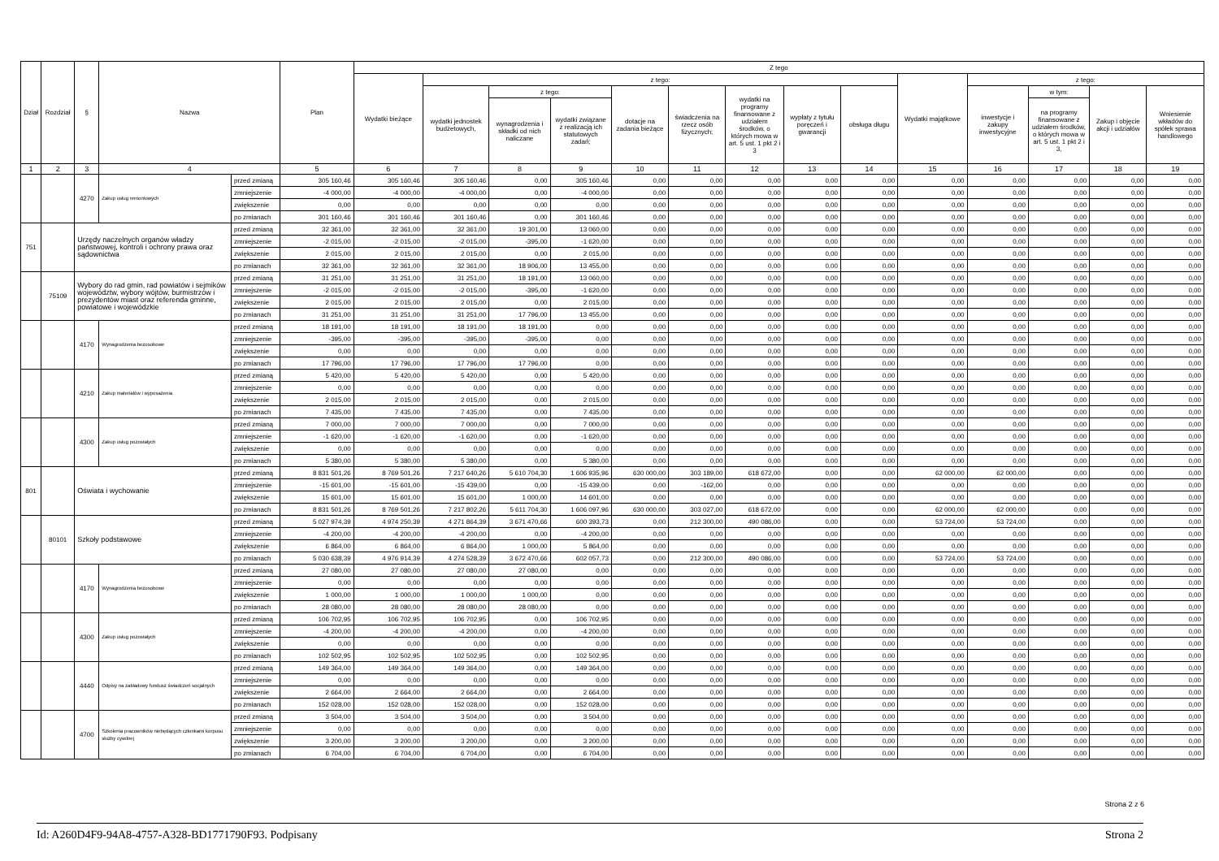| Dział | Rozdział | § | Nazwa | | Plan | Z tego | | | | | | | | | | | | | |
| --- | --- | --- | --- | --- | --- | --- | --- | --- | --- | --- | --- | --- | --- | --- | --- | --- | --- | --- | --- |
| | | | | | | Wydatki bieżące | z tego: | | | | | | | | Wydatki majątkowe | z tego: | | | |
| | | | | | | | wydatki jednostek budżetowych, | z tego: | | dotacje na zadania bieżące | świadczenia na rzecz osób fizycznych; | wydatki na programy finansowane z udziałem środków, o których mowa w art. 5 ust. 1 pkt 2 i 3 | wypłaty z tytułu poręczeń i gwarancji | obsługa długu | | inwestycje i zakupy inwestycyjne | w tym: | Zakup i objęcie akcji i udziałów | Wniesienie wkładów do spółek sprawa handlowego |
| | | | | | | | | wynagrodzenia i składki od nich naliczane | wydatki związane z realizacją ich statutowych zadań; | | | | | | | | na programy finansowane z udziałem środków, o których mowa w art. 5 ust. 1 pkt 2 i 3, | | |
| 1 | 2 | 3 | 4 | | 5 | 6 | 7 | 8 | 9 | 10 | 11 | 12 | 13 | 14 | 15 | 16 | 17 | 18 | 19 |
| | | 4270 | Zakup usług remontowych | przed zmianą | 305 160,46 | 305 160,46 | 305 160,46 | 0,00 | 305 160,46 | 0,00 | 0,00 | 0,00 | 0,00 | 0,00 | 0,00 | 0,00 | 0,00 | 0,00 | 0,00 |
| | | | | zmniejszenie | -4 000,00 | -4 000,00 | -4 000,00 | 0,00 | -4 000,00 | 0,00 | 0,00 | 0,00 | 0,00 | 0,00 | 0,00 | 0,00 | 0,00 | 0,00 | 0,00 |
| | | | | zwiększenie | 0,00 | 0,00 | 0,00 | 0,00 | 0,00 | 0,00 | 0,00 | 0,00 | 0,00 | 0,00 | 0,00 | 0,00 | 0,00 | 0,00 | 0,00 |
| | | | | po zmianach | 301 160,46 | 301 160,46 | 301 160,46 | 0,00 | 301 160,46 | 0,00 | 0,00 | 0,00 | 0,00 | 0,00 | 0,00 | 0,00 | 0,00 | 0,00 | 0,00 |
| 751 | | Urzędy naczelnych organów władzy państwowej, kontroli i ochrony prawa oraz sądownictwa | | przed zmianą | 32 361,00 | 32 361,00 | 32 361,00 | 19 301,00 | 13 060,00 | 0,00 | 0,00 | 0,00 | 0,00 | 0,00 | 0,00 | 0,00 | 0,00 | 0,00 | 0,00 |
| | | | | zmniejszenie | -2 015,00 | -2 015,00 | -2 015,00 | -395,00 | -1 620,00 | 0,00 | 0,00 | 0,00 | 0,00 | 0,00 | 0,00 | 0,00 | 0,00 | 0,00 | 0,00 |
| | | | | zwiększenie | 2 015,00 | 2 015,00 | 2 015,00 | 0,00 | 2 015,00 | 0,00 | 0,00 | 0,00 | 0,00 | 0,00 | 0,00 | 0,00 | 0,00 | 0,00 | 0,00 |
| | | | | po zmianach | 32 361,00 | 32 361,00 | 32 361,00 | 18 906,00 | 13 455,00 | 0,00 | 0,00 | 0,00 | 0,00 | 0,00 | 0,00 | 0,00 | 0,00 | 0,00 | 0,00 |
| | 75109 | Wybory do rad gmin, rad powiatów i sejmików województw, wybory wójtów, burmistrzów i prezydentów miast oraz referenda gminne, powiatowe i wojewódzkie | | przed zmianą | 31 251,00 | 31 251,00 | 31 251,00 | 18 191,00 | 13 060,00 | 0,00 | 0,00 | 0,00 | 0,00 | 0,00 | 0,00 | 0,00 | 0,00 | 0,00 | 0,00 |
| | | | | zmniejszenie | -2 015,00 | -2 015,00 | -2 015,00 | -395,00 | -1 620,00 | 0,00 | 0,00 | 0,00 | 0,00 | 0,00 | 0,00 | 0,00 | 0,00 | 0,00 | 0,00 |
| | | | | zwiększenie | 2 015,00 | 2 015,00 | 2 015,00 | 0,00 | 2 015,00 | 0,00 | 0,00 | 0,00 | 0,00 | 0,00 | 0,00 | 0,00 | 0,00 | 0,00 | 0,00 |
| | | | | po zmianach | 31 251,00 | 31 251,00 | 31 251,00 | 17 796,00 | 13 455,00 | 0,00 | 0,00 | 0,00 | 0,00 | 0,00 | 0,00 | 0,00 | 0,00 | 0,00 | 0,00 |
| | | 4170 | Wynagrodzenia bezosobowe | przed zmianą | 18 191,00 | 18 191,00 | 18 191,00 | 18 191,00 | 0,00 | 0,00 | 0,00 | 0,00 | 0,00 | 0,00 | 0,00 | 0,00 | 0,00 | 0,00 | 0,00 |
| | | | | zmniejszenie | -395,00 | -395,00 | -395,00 | -395,00 | 0,00 | 0,00 | 0,00 | 0,00 | 0,00 | 0,00 | 0,00 | 0,00 | 0,00 | 0,00 | 0,00 |
| | | | | zwiększenie | 0,00 | 0,00 | 0,00 | 0,00 | 0,00 | 0,00 | 0,00 | 0,00 | 0,00 | 0,00 | 0,00 | 0,00 | 0,00 | 0,00 | 0,00 |
| | | | | po zmianach | 17 796,00 | 17 796,00 | 17 796,00 | 17 796,00 | 0,00 | 0,00 | 0,00 | 0,00 | 0,00 | 0,00 | 0,00 | 0,00 | 0,00 | 0,00 | 0,00 |
| | | 4210 | Zakup materiałów i wyposażenia | przed zmianą | 5 420,00 | 5 420,00 | 5 420,00 | 0,00 | 5 420,00 | 0,00 | 0,00 | 0,00 | 0,00 | 0,00 | 0,00 | 0,00 | 0,00 | 0,00 | 0,00 |
| | | | | zmniejszenie | 0,00 | 0,00 | 0,00 | 0,00 | 0,00 | 0,00 | 0,00 | 0,00 | 0,00 | 0,00 | 0,00 | 0,00 | 0,00 | 0,00 | 0,00 |
| | | | | zwiększenie | 2 015,00 | 2 015,00 | 2 015,00 | 0,00 | 2 015,00 | 0,00 | 0,00 | 0,00 | 0,00 | 0,00 | 0,00 | 0,00 | 0,00 | 0,00 | 0,00 |
| | | | | po zmianach | 7 435,00 | 7 435,00 | 7 435,00 | 0,00 | 7 435,00 | 0,00 | 0,00 | 0,00 | 0,00 | 0,00 | 0,00 | 0,00 | 0,00 | 0,00 | 0,00 |
| | | 4300 | Zakup usług pozostałych | przed zmianą | 7 000,00 | 7 000,00 | 7 000,00 | 0,00 | 7 000,00 | 0,00 | 0,00 | 0,00 | 0,00 | 0,00 | 0,00 | 0,00 | 0,00 | 0,00 | 0,00 |
| | | | | zmniejszenie | -1 620,00 | -1 620,00 | -1 620,00 | 0,00 | -1 620,00 | 0,00 | 0,00 | 0,00 | 0,00 | 0,00 | 0,00 | 0,00 | 0,00 | 0,00 | 0,00 |
| | | | | zwiększenie | 0,00 | 0,00 | 0,00 | 0,00 | 0,00 | 0,00 | 0,00 | 0,00 | 0,00 | 0,00 | 0,00 | 0,00 | 0,00 | 0,00 | 0,00 |
| | | | | po zmianach | 5 380,00 | 5 380,00 | 5 380,00 | 0,00 | 5 380,00 | 0,00 | 0,00 | 0,00 | 0,00 | 0,00 | 0,00 | 0,00 | 0,00 | 0,00 | 0,00 |
| 801 | | Oświata i wychowanie | | przed zmianą | 8 831 501,26 | 8 769 501,26 | 7 217 640,26 | 5 610 704,30 | 1 606 935,96 | 630 000,00 | 303 189,00 | 618 672,00 | 0,00 | 0,00 | 62 000,00 | 62 000,00 | 0,00 | 0,00 | 0,00 |
| | | | | zmniejszenie | -15 601,00 | -15 601,00 | -15 439,00 | 0,00 | -15 439,00 | 0,00 | -162,00 | 0,00 | 0,00 | 0,00 | 0,00 | 0,00 | 0,00 | 0,00 | 0,00 |
| | | | | zwiększenie | 15 601,00 | 15 601,00 | 15 601,00 | 1 000,00 | 14 601,00 | 0,00 | 0,00 | 0,00 | 0,00 | 0,00 | 0,00 | 0,00 | 0,00 | 0,00 | 0,00 |
| | | | | po zmianach | 8 831 501,26 | 8 769 501,26 | 7 217 802,26 | 5 611 704,30 | 1 606 097,96 | 630 000,00 | 303 027,00 | 618 672,00 | 0,00 | 0,00 | 62 000,00 | 62 000,00 | 0,00 | 0,00 | 0,00 |
| | 80101 | Szkoły podstawowe | | przed zmianą | 5 027 974,39 | 4 974 250,39 | 4 271 864,39 | 3 671 470,66 | 600 393,73 | 0,00 | 212 300,00 | 490 086,00 | 0,00 | 0,00 | 53 724,00 | 53 724,00 | 0,00 | 0,00 | 0,00 |
| | | | | zmniejszenie | -4 200,00 | -4 200,00 | -4 200,00 | 0,00 | -4 200,00 | 0,00 | 0,00 | 0,00 | 0,00 | 0,00 | 0,00 | 0,00 | 0,00 | 0,00 | 0,00 |
| | | | | zwiększenie | 6 864,00 | 6 864,00 | 6 864,00 | 1 000,00 | 5 864,00 | 0,00 | 0,00 | 0,00 | 0,00 | 0,00 | 0,00 | 0,00 | 0,00 | 0,00 | 0,00 |
| | | | | po zmianach | 5 030 638,39 | 4 976 914,39 | 4 274 528,39 | 3 672 470,66 | 602 057,73 | 0,00 | 212 300,00 | 490 086,00 | 0,00 | 0,00 | 53 724,00 | 53 724,00 | 0,00 | 0,00 | 0,00 |
| | | 4170 | Wynagrodzenia bezosobowe | przed zmianą | 27 080,00 | 27 080,00 | 27 080,00 | 27 080,00 | 0,00 | 0,00 | 0,00 | 0,00 | 0,00 | 0,00 | 0,00 | 0,00 | 0,00 | 0,00 | 0,00 |
| | | | | zmniejszenie | 0,00 | 0,00 | 0,00 | 0,00 | 0,00 | 0,00 | 0,00 | 0,00 | 0,00 | 0,00 | 0,00 | 0,00 | 0,00 | 0,00 | 0,00 |
| | | | | zwiększenie | 1 000,00 | 1 000,00 | 1 000,00 | 1 000,00 | 0,00 | 0,00 | 0,00 | 0,00 | 0,00 | 0,00 | 0,00 | 0,00 | 0,00 | 0,00 | 0,00 |
| | | | | po zmianach | 28 080,00 | 28 080,00 | 28 080,00 | 28 080,00 | 0,00 | 0,00 | 0,00 | 0,00 | 0,00 | 0,00 | 0,00 | 0,00 | 0,00 | 0,00 | 0,00 |
| | | 4300 | Zakup usług pozostałych | przed zmianą | 106 702,95 | 106 702,95 | 106 702,95 | 0,00 | 106 702,95 | 0,00 | 0,00 | 0,00 | 0,00 | 0,00 | 0,00 | 0,00 | 0,00 | 0,00 | 0,00 |
| | | | | zmniejszenie | -4 200,00 | -4 200,00 | -4 200,00 | 0,00 | -4 200,00 | 0,00 | 0,00 | 0,00 | 0,00 | 0,00 | 0,00 | 0,00 | 0,00 | 0,00 | 0,00 |
| | | | | zwiększenie | 0,00 | 0,00 | 0,00 | 0,00 | 0,00 | 0,00 | 0,00 | 0,00 | 0,00 | 0,00 | 0,00 | 0,00 | 0,00 | 0,00 | 0,00 |
| | | | | po zmianach | 102 502,95 | 102 502,95 | 102 502,95 | 0,00 | 102 502,95 | 0,00 | 0,00 | 0,00 | 0,00 | 0,00 | 0,00 | 0,00 | 0,00 | 0,00 | 0,00 |
| | | 4440 | Odpisy na zakładowy fundusz świadczeń socjalnych | przed zmianą | 149 364,00 | 149 364,00 | 149 364,00 | 0,00 | 149 364,00 | 0,00 | 0,00 | 0,00 | 0,00 | 0,00 | 0,00 | 0,00 | 0,00 | 0,00 | 0,00 |
| | | | | zmniejszenie | 0,00 | 0,00 | 0,00 | 0,00 | 0,00 | 0,00 | 0,00 | 0,00 | 0,00 | 0,00 | 0,00 | 0,00 | 0,00 | 0,00 | 0,00 |
| | | | | zwiększenie | 2 664,00 | 2 664,00 | 2 664,00 | 0,00 | 2 664,00 | 0,00 | 0,00 | 0,00 | 0,00 | 0,00 | 0,00 | 0,00 | 0,00 | 0,00 | 0,00 |
| | | | | po zmianach | 152 028,00 | 152 028,00 | 152 028,00 | 0,00 | 152 028,00 | 0,00 | 0,00 | 0,00 | 0,00 | 0,00 | 0,00 | 0,00 | 0,00 | 0,00 | 0,00 |
| | | 4700 | Szkolenia pracowników niebędących członkami korpusu służby cywilnej | przed zmianą | 3 504,00 | 3 504,00 | 3 504,00 | 0,00 | 3 504,00 | 0,00 | 0,00 | 0,00 | 0,00 | 0,00 | 0,00 | 0,00 | 0,00 | 0,00 | 0,00 |
| | | | | zmniejszenie | 0,00 | 0,00 | 0,00 | 0,00 | 0,00 | 0,00 | 0,00 | 0,00 | 0,00 | 0,00 | 0,00 | 0,00 | 0,00 | 0,00 | 0,00 |
| | | | | zwiększenie | 3 200,00 | 3 200,00 | 3 200,00 | 0,00 | 3 200,00 | 0,00 | 0,00 | 0,00 | 0,00 | 0,00 | 0,00 | 0,00 | 0,00 | 0,00 | 0,00 |
| | | | | po zmianach | 6 704,00 | 6 704,00 | 6 704,00 | 0,00 | 6 704,00 | 0,00 | 0,00 | 0,00 | 0,00 | 0,00 | 0,00 | 0,00 | 0,00 | 0,00 | 0,00 |
Strona 2 z 6
Id: A260D4F9-94A8-4757-A328-BD1771790F93. Podpisany Strona 2